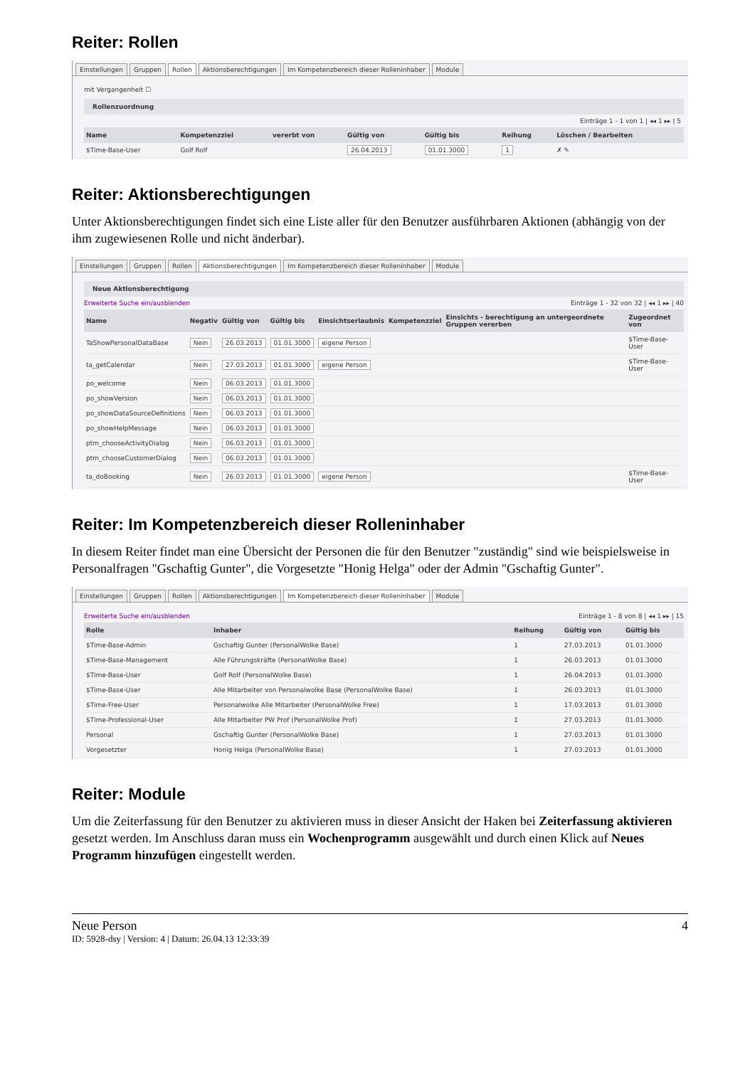Reiter: Rollen
Einstellungen Gruppen Rollen Aktionsberechtigungen Im Kompetenzbereich dieser Rolleninhaber Module
mit Vergangenheit ☐
Rollenzuordnung
Einträge 1 - 1 von 1 | ◂◂ 1 ▸▸ | 5
| Name | Kompetenzziel | vererbt von | Gültig von | Gültig bis | Reihung | Löschen / Bearbeiten |
| --- | --- | --- | --- | --- | --- | --- |
| $Time-Base-User | Golf Rolf | | 26.04.2013 | 01.01.3000 | 1 | ✗ ✎ |
Reiter: Aktionsberechtigungen
Unter Aktionsberechtigungen findet sich eine Liste aller für den Benutzer ausführbaren Aktionen (abhängig von der ihm zugewiesenen Rolle und nicht änderbar).
Einstellungen Gruppen Rollen Aktionsberechtigungen Im Kompetenzbereich dieser Rolleninhaber Module
Neue Aktionsberechtigung
Erweiterte Suche ein/ausblenden Einträge 1 - 32 von 32 | ◂◂ 1 ▸▸ | 40
| Name | Negativ | Gültig von | Gültig bis | Einsichtserlaubnis | Kompetenzziel | Einsichts - berechtigung an untergeordnete Gruppen vererben | Zugeordnet von |
| --- | --- | --- | --- | --- | --- | --- | --- |
| TaShowPersonalDataBase | Nein | 26.03.2013 | 01.01.3000 | eigene Person | | | $Time-Base-User |
| ta_getCalendar | Nein | 27.03.2013 | 01.01.3000 | eigene Person | | | $Time-Base-User |
| po_welcome | Nein | 06.03.2013 | 01.01.3000 | | | | |
| po_showVersion | Nein | 06.03.2013 | 01.01.3000 | | | | |
| po_showDataSourceDefinitions | Nein | 06.03.2013 | 01.01.3000 | | | | |
| po_showHelpMessage | Nein | 06.03.2013 | 01.01.3000 | | | | |
| ptm_chooseActivityDialog | Nein | 06.03.2013 | 01.01.3000 | | | | |
| ptm_chooseCustomerDialog | Nein | 06.03.2013 | 01.01.3000 | | | | |
| ta_doBooking | Nein | 26.03.2013 | 01.01.3000 | eigene Person | | | $Time-Base-User |
Reiter: Im Kompetenzbereich dieser Rolleninhaber
In diesem Reiter findet man eine Übersicht der Personen die für den Benutzer "zuständig" sind wie beispielsweise in Personalfragen "Gschaftig Gunter", die Vorgesetzte "Honig Helga" oder der Admin "Gschaftig Gunter".
Einstellungen Gruppen Rollen Aktionsberechtigungen Im Kompetenzbereich dieser Rolleninhaber Module
Erweiterte Suche ein/ausblenden Einträge 1 - 8 von 8 | ◂◂ 1 ▸▸ | 15
| Rolle | Inhaber | Reihung | Gültig von | Gültig bis |
| --- | --- | --- | --- | --- |
| $Time-Base-Admin | Gschaftig Gunter (PersonalWolke Base) | 1 | 27.03.2013 | 01.01.3000 |
| $Time-Base-Management | Alle Führungskräfte (PersonalWolke Base) | 1 | 26.03.2013 | 01.01.3000 |
| $Time-Base-User | Golf Rolf (PersonalWolke Base) | 1 | 26.04.2013 | 01.01.3000 |
| $Time-Base-User | Alle Mitarbeiter von Personalwolke Base (PersonalWolke Base) | 1 | 26.03.2013 | 01.01.3000 |
| $Time-Free-User | Personalwolke Alle Mitarbeiter (PersonalWolke Free) | 1 | 17.03.2013 | 01.01.3000 |
| $Time-Professional-User | Alle Mitarbeiter PW Prof (PersonalWolke Prof) | 1 | 27.03.2013 | 01.01.3000 |
| Personal | Gschaftig Gunter (PersonalWolke Base) | 1 | 27.03.2013 | 01.01.3000 |
| Vorgesetzter | Honig Helga (PersonalWolke Base) | 1 | 27.03.2013 | 01.01.3000 |
Reiter: Module
Um die Zeiterfassung für den Benutzer zu aktivieren muss in dieser Ansicht der Haken bei Zeiterfassung aktivieren gesetzt werden. Im Anschluss daran muss ein Wochenprogramm ausgewählt und durch einen Klick auf Neues Programm hinzufügen eingestellt werden.
Neue Person 4
ID: 5928-dsy | Version: 4 | Datum: 26.04.13 12:33:39